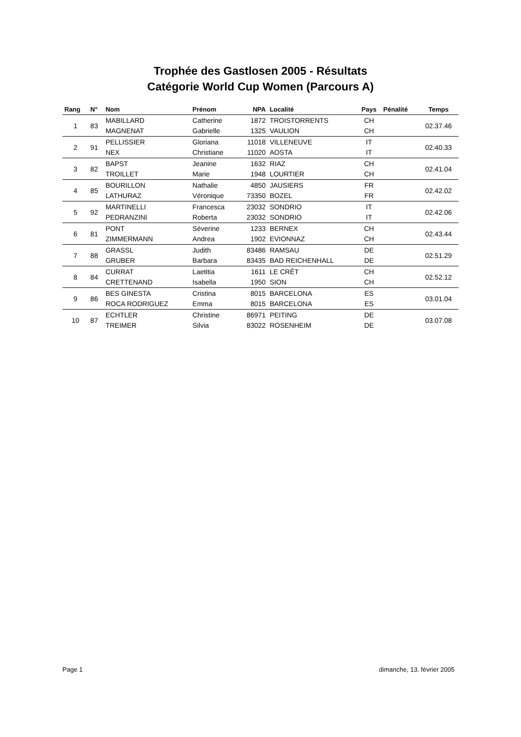Trophée des Gastlosen 2005 - Résultats
Catégorie World Cup Women (Parcours A)
| Rang | N° | Nom | Prénom | NPA | Localité | Pays | Pénalité | Temps |
| --- | --- | --- | --- | --- | --- | --- | --- | --- |
| 1 | 83 | MABILLARD | Catherine | 1872 | TROISTORRENTS | CH | | 02.37.46 |
| | | MAGNENAT | Gabrielle | 1325 | VAULION | CH | | |
| 2 | 91 | PELLISSIER | Gloriana | 11018 | VILLENEUVE | IT | | 02.40.33 |
| | | NEX | Christiane | 11020 | AOSTA | IT | | |
| 3 | 82 | BAPST | Jeanine | 1632 | RIAZ | CH | | 02.41.04 |
| | | TROILLET | Marie | 1948 | LOURTIER | CH | | |
| 4 | 85 | BOURILLON | Nathalie | 4850 | JAUSIERS | FR | | 02.42.02 |
| | | LATHURAZ | Véronique | 73350 | BOZEL | FR | | |
| 5 | 92 | MARTINELLI | Francesca | 23032 | SONDRIO | IT | | 02.42.06 |
| | | PEDRANZINI | Roberta | 23032 | SONDRIO | IT | | |
| 6 | 81 | PONT | Séverine | 1233 | BERNEX | CH | | 02.43.44 |
| | | ZIMMERMANN | Andrea | 1902 | EVIONNAZ | CH | | |
| 7 | 88 | GRASSL | Judith | 83486 | RAMSAU | DE | | 02.51.29 |
| | | GRUBER | Barbara | 83435 | BAD REICHENHALL | DE | | |
| 8 | 84 | CURRAT | Laetitia | 1611 | LE CRÊT | CH | | 02.52.12 |
| | | CRETTENAND | Isabella | 1950 | SION | CH | | |
| 9 | 86 | BES GINESTA | Cristina | 8015 | BARCELONA | ES | | 03.01.04 |
| | | ROCA RODRIGUEZ | Emma | 8015 | BARCELONA | ES | | |
| 10 | 87 | ECHTLER | Christine | 86971 | PEITING | DE | | 03.07.08 |
| | | TREIMER | Silvia | 83022 | ROSENHEIM | DE | | |
Page 1 dimanche, 13. février 2005